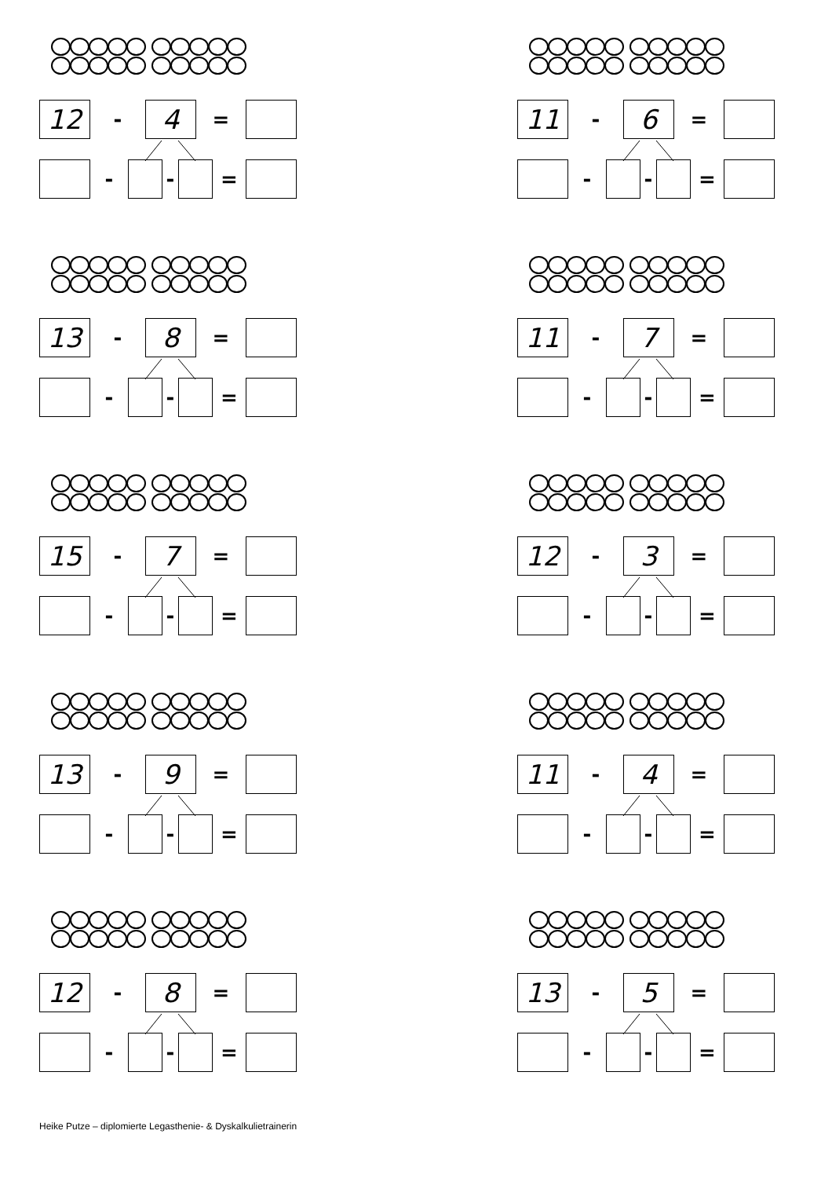12
-
4
=
- - =
11
-
6
=
- - =
13
-
8
=
- - =
11
-
7
=
- - =
15
-
7
=
- - =
12
-
3
=
- - =
13
-
9
=
- - =
11
-
4
=
- - =
12
-
8
=
- - =
13
-
5
=
- - =
Heike Putze – diplomierte Legasthenie- & Dyskalkulietrainerin